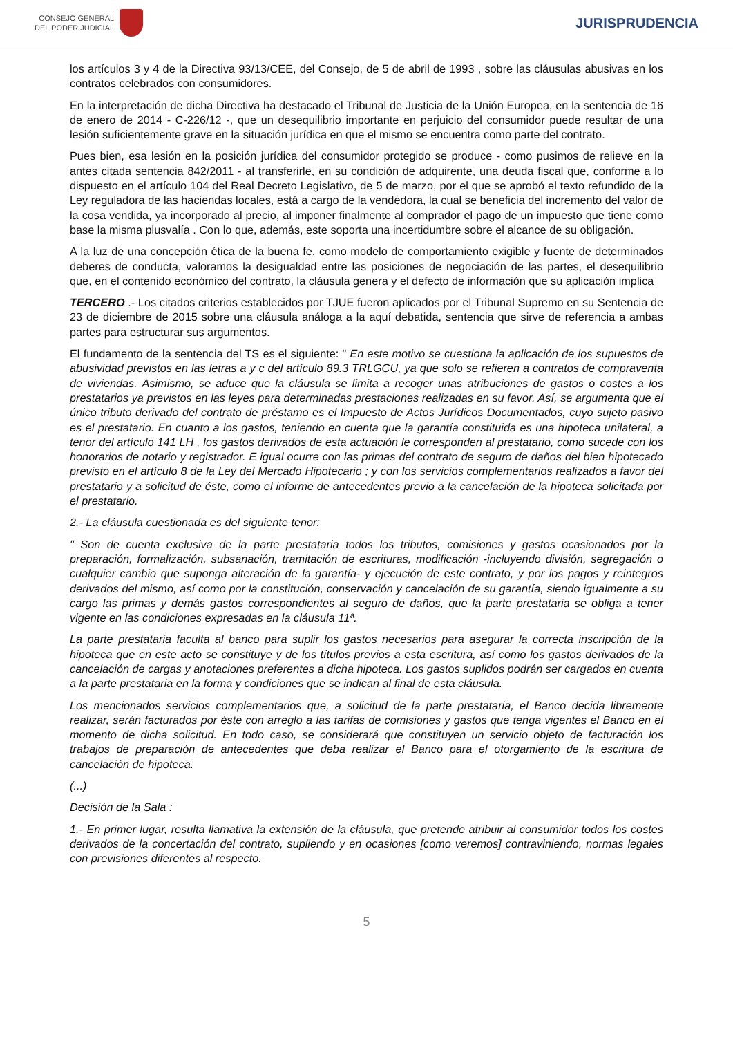CONSEJO GENERAL
DEL PODER JUDICIAL
JURISPRUDENCIA
los artículos 3 y 4 de la Directiva 93/13/CEE, del Consejo, de 5 de abril de 1993 , sobre las cláusulas abusivas en los contratos celebrados con consumidores.
En la interpretación de dicha Directiva ha destacado el Tribunal de Justicia de la Unión Europea, en la sentencia de 16 de enero de 2014 - C-226/12 -, que un desequilibrio importante en perjuicio del consumidor puede resultar de una lesión suficientemente grave en la situación jurídica en que el mismo se encuentra como parte del contrato.
Pues bien, esa lesión en la posición jurídica del consumidor protegido se produce - como pusimos de relieve en la antes citada sentencia 842/2011 - al transferirle, en su condición de adquirente, una deuda fiscal que, conforme a lo dispuesto en el artículo 104 del Real Decreto Legislativo, de 5 de marzo, por el que se aprobó el texto refundido de la Ley reguladora de las haciendas locales, está a cargo de la vendedora, la cual se beneficia del incremento del valor de la cosa vendida, ya incorporado al precio, al imponer finalmente al comprador el pago de un impuesto que tiene como base la misma plusvalía . Con lo que, además, este soporta una incertidumbre sobre el alcance de su obligación.
A la luz de una concepción ética de la buena fe, como modelo de comportamiento exigible y fuente de determinados deberes de conducta, valoramos la desigualdad entre las posiciones de negociación de las partes, el desequilibrio que, en el contenido económico del contrato, la cláusula genera y el defecto de información que su aplicación implica
TERCERO .- Los citados criterios establecidos por TJUE fueron aplicados por el Tribunal Supremo en su Sentencia de 23 de diciembre de 2015 sobre una cláusula análoga a la aquí debatida, sentencia que sirve de referencia a ambas partes para estructurar sus argumentos.
El fundamento de la sentencia del TS es el siguiente: " En este motivo se cuestiona la aplicación de los supuestos de abusividad previstos en las letras a y c del artículo 89.3 TRLGCU, ya que solo se refieren a contratos de compraventa de viviendas. Asimismo, se aduce que la cláusula se limita a recoger unas atribuciones de gastos o costes a los prestatarios ya previstos en las leyes para determinadas prestaciones realizadas en su favor. Así, se argumenta que el único tributo derivado del contrato de préstamo es el Impuesto de Actos Jurídicos Documentados, cuyo sujeto pasivo es el prestatario. En cuanto a los gastos, teniendo en cuenta que la garantía constituida es una hipoteca unilateral, a tenor del artículo 141 LH , los gastos derivados de esta actuación le corresponden al prestatario, como sucede con los honorarios de notario y registrador. E igual ocurre con las primas del contrato de seguro de daños del bien hipotecado previsto en el artículo 8 de la Ley del Mercado Hipotecario ; y con los servicios complementarios realizados a favor del prestatario y a solicitud de éste, como el informe de antecedentes previo a la cancelación de la hipoteca solicitada por el prestatario.
2.- La cláusula cuestionada es del siguiente tenor:
" Son de cuenta exclusiva de la parte prestataria todos los tributos, comisiones y gastos ocasionados por la preparación, formalización, subsanación, tramitación de escrituras, modificación -incluyendo división, segregación o cualquier cambio que suponga alteración de la garantía- y ejecución de este contrato, y por los pagos y reintegros derivados del mismo, así como por la constitución, conservación y cancelación de su garantía, siendo igualmente a su cargo las primas y demás gastos correspondientes al seguro de daños, que la parte prestataria se obliga a tener vigente en las condiciones expresadas en la cláusula 11ª.
La parte prestataria faculta al banco para suplir los gastos necesarios para asegurar la correcta inscripción de la hipoteca que en este acto se constituye y de los títulos previos a esta escritura, así como los gastos derivados de la cancelación de cargas y anotaciones preferentes a dicha hipoteca. Los gastos suplidos podrán ser cargados en cuenta a la parte prestataria en la forma y condiciones que se indican al final de esta cláusula.
Los mencionados servicios complementarios que, a solicitud de la parte prestataria, el Banco decida libremente realizar, serán facturados por éste con arreglo a las tarifas de comisiones y gastos que tenga vigentes el Banco en el momento de dicha solicitud. En todo caso, se considerará que constituyen un servicio objeto de facturación los trabajos de preparación de antecedentes que deba realizar el Banco para el otorgamiento de la escritura de cancelación de hipoteca.
(...)
Decisión de la Sala :
1.- En primer lugar, resulta llamativa la extensión de la cláusula, que pretende atribuir al consumidor todos los costes derivados de la concertación del contrato, supliendo y en ocasiones [como veremos] contraviniendo, normas legales con previsiones diferentes al respecto.
5